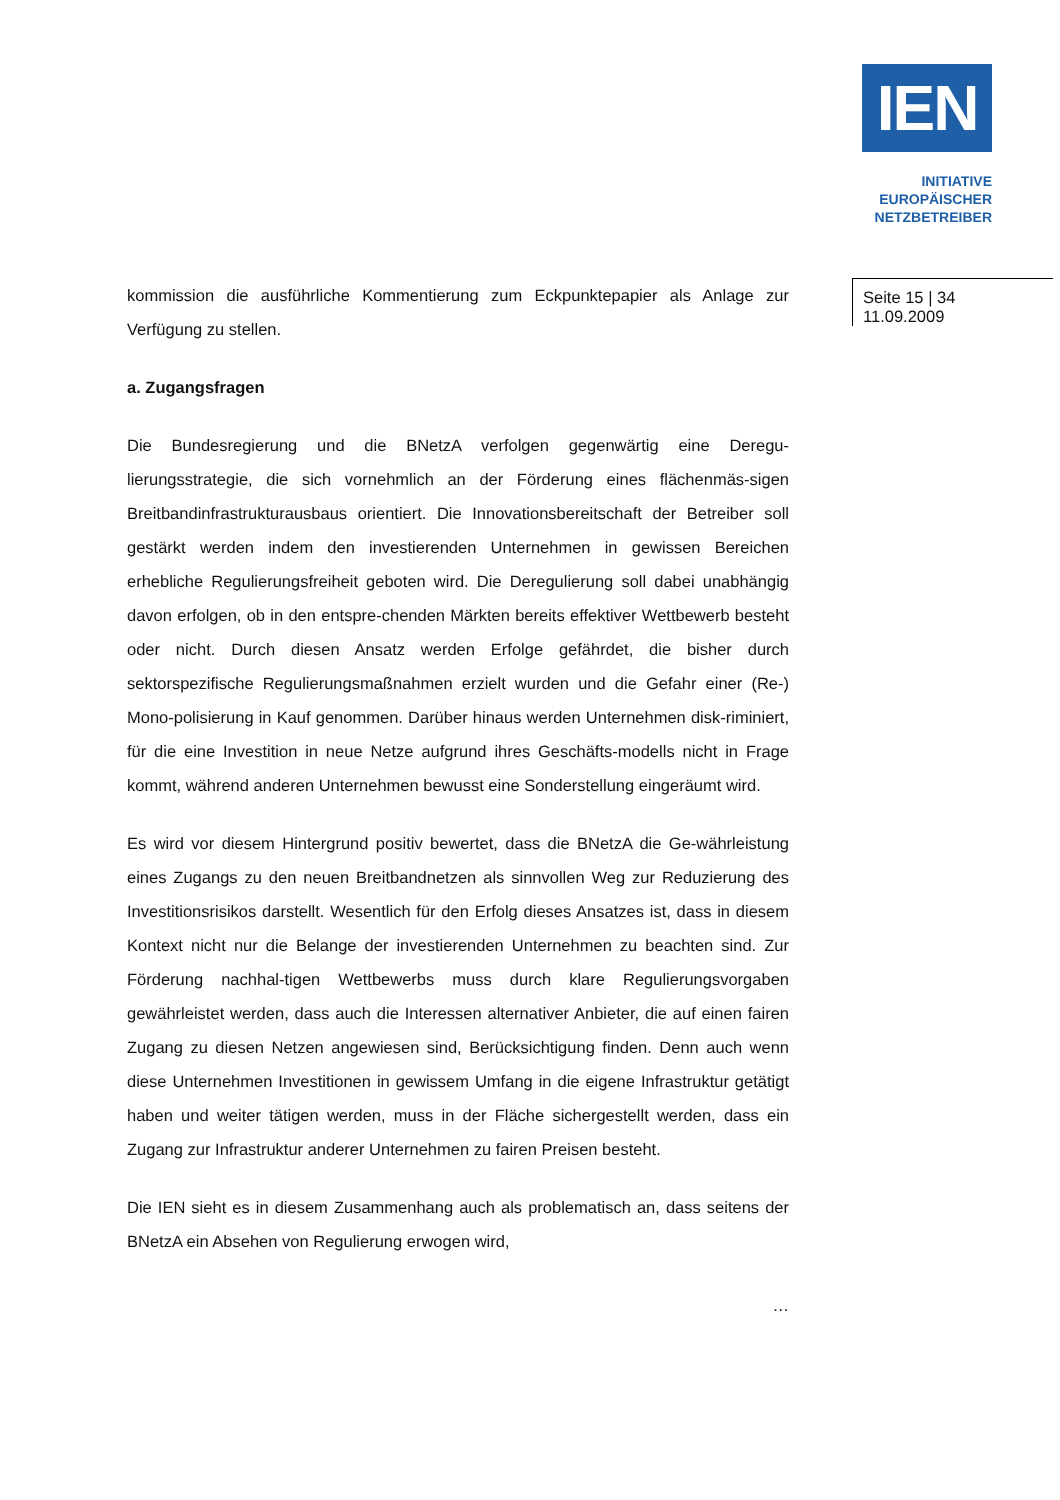IEN
INITIATIVE
EUROPÄISCHER
NETZBETREIBER
Seite 15 | 34
11.09.2009
kommission die ausführliche Kommentierung zum Eckpunktepapier als Anlage zur Verfügung zu stellen.
a. Zugangsfragen
Die Bundesregierung und die BNetzA verfolgen gegenwärtig eine Deregu-lierungsstrategie, die sich vornehmlich an der Förderung eines flächenmäs-sigen Breitbandinfrastrukturausbaus orientiert. Die Innovationsbereitschaft der Betreiber soll gestärkt werden indem den investierenden Unternehmen in gewissen Bereichen erhebliche Regulierungsfreiheit geboten wird. Die Deregulierung soll dabei unabhängig davon erfolgen, ob in den entspre-chenden Märkten bereits effektiver Wettbewerb besteht oder nicht. Durch diesen Ansatz werden Erfolge gefährdet, die bisher durch sektorspezifische Regulierungsmaßnahmen erzielt wurden und die Gefahr einer (Re-) Mono-polisierung in Kauf genommen. Darüber hinaus werden Unternehmen disk-riminiert, für die eine Investition in neue Netze aufgrund ihres Geschäfts-modells nicht in Frage kommt, während anderen Unternehmen bewusst eine Sonderstellung eingeräumt wird.
Es wird vor diesem Hintergrund positiv bewertet, dass die BNetzA die Ge-währleistung eines Zugangs zu den neuen Breitbandnetzen als sinnvollen Weg zur Reduzierung des Investitionsrisikos darstellt. Wesentlich für den Erfolg dieses Ansatzes ist, dass in diesem Kontext nicht nur die Belange der investierenden Unternehmen zu beachten sind. Zur Förderung nachhal-tigen Wettbewerbs muss durch klare Regulierungsvorgaben gewährleistet werden, dass auch die Interessen alternativer Anbieter, die auf einen fairen Zugang zu diesen Netzen angewiesen sind, Berücksichtigung finden. Denn auch wenn diese Unternehmen Investitionen in gewissem Umfang in die eigene Infrastruktur getätigt haben und weiter tätigen werden, muss in der Fläche sichergestellt werden, dass ein Zugang zur Infrastruktur anderer Unternehmen zu fairen Preisen besteht.
Die IEN sieht es in diesem Zusammenhang auch als problematisch an, dass seitens der BNetzA ein Absehen von Regulierung erwogen wird,
…